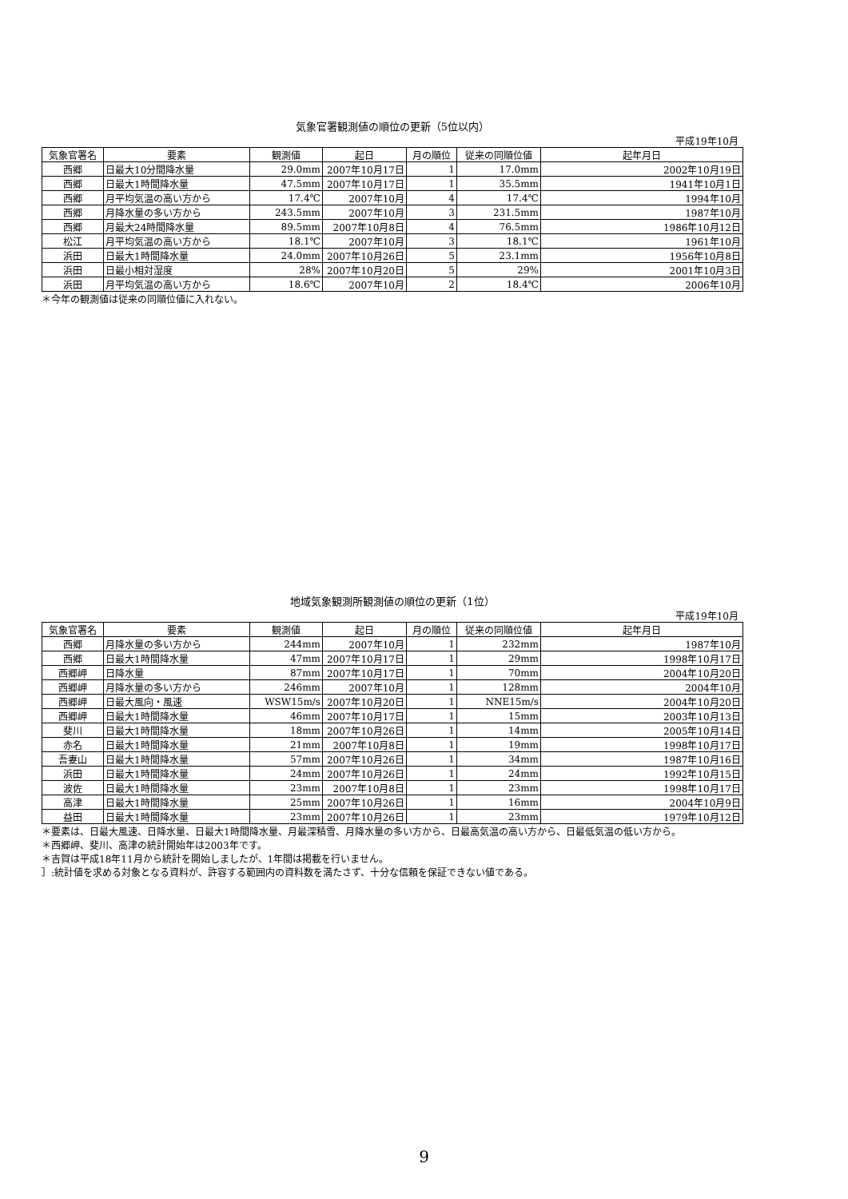気象官署観測値の順位の更新（5位以内）
平成19年10月
| 気象官署名 | 要素 | 観測値 | 起日 | 月の順位 | 従来の同順位値 | 起年月日 |
| --- | --- | --- | --- | --- | --- | --- |
| 西郷 | 日最大10分間降水量 | 29.0mm | 2007年10月17日 | 1 | 17.0mm | 2002年10月19日 |
| 西郷 | 日最大1時間降水量 | 47.5mm | 2007年10月17日 | 1 | 35.5mm | 1941年10月1日 |
| 西郷 | 月平均気温の高い方から | 17.4℃ | 2007年10月 | 4 | 17.4℃ | 1994年10月 |
| 西郷 | 月降水量の多い方から | 243.5mm | 2007年10月 | 3 | 231.5mm | 1987年10月 |
| 西郷 | 月最大24時間降水量 | 89.5mm | 2007年10月8日 | 4 | 76.5mm | 1986年10月12日 |
| 松江 | 月平均気温の高い方から | 18.1℃ | 2007年10月 | 3 | 18.1℃ | 1961年10月 |
| 浜田 | 日最大1時間降水量 | 24.0mm | 2007年10月26日 | 5 | 23.1mm | 1956年10月8日 |
| 浜田 | 日最小相対湿度 | 28% | 2007年10月20日 | 5 | 29% | 2001年10月3日 |
| 浜田 | 月平均気温の高い方から | 18.6℃ | 2007年10月 | 2 | 18.4℃ | 2006年10月 |
＊今年の観測値は従来の同順位値に入れない。
地域気象観測所観測値の順位の更新（1位）
平成19年10月
| 気象官署名 | 要素 | 観測値 | 起日 | 月の順位 | 従来の同順位値 | 起年月日 |
| --- | --- | --- | --- | --- | --- | --- |
| 西郷 | 月降水量の多い方から | 244mm | 2007年10月 | 1 | 232mm | 1987年10月 |
| 西郷 | 日最大1時間降水量 | 47mm | 2007年10月17日 | 1 | 29mm | 1998年10月17日 |
| 西郷岬 | 日降水量 | 87mm | 2007年10月17日 | 1 | 70mm | 2004年10月20日 |
| 西郷岬 | 月降水量の多い方から | 246mm | 2007年10月 | 1 | 128mm | 2004年10月 |
| 西郷岬 | 日最大風向・風速 | WSW15m/s | 2007年10月20日 | 1 | NNE15m/s | 2004年10月20日 |
| 西郷岬 | 日最大1時間降水量 | 46mm | 2007年10月17日 | 1 | 15mm | 2003年10月13日 |
| 斐川 | 日最大1時間降水量 | 18mm | 2007年10月26日 | 1 | 14mm | 2005年10月14日 |
| 赤名 | 日最大1時間降水量 | 21mm | 2007年10月8日 | 1 | 19mm | 1998年10月17日 |
| 吾妻山 | 日最大1時間降水量 | 57mm | 2007年10月26日 | 1 | 34mm | 1987年10月16日 |
| 浜田 | 日最大1時間降水量 | 24mm | 2007年10月26日 | 1 | 24mm | 1992年10月15日 |
| 波佐 | 日最大1時間降水量 | 23mm | 2007年10月8日 | 1 | 23mm | 1998年10月17日 |
| 高津 | 日最大1時間降水量 | 25mm | 2007年10月26日 | 1 | 16mm | 2004年10月9日 |
| 益田 | 日最大1時間降水量 | 23mm | 2007年10月26日 | 1 | 23mm | 1979年10月12日 |
＊要素は、日最大風速、日降水量、日最大1時間降水量、月最深積雪、月降水量の多い方から、日最高気温の高い方から、日最低気温の低い方から。
＊西郷岬、斐川、高津の統計開始年は2003年です。
＊吉賀は平成18年11月から統計を開始しましたが、1年間は掲載を行いません。
］:統計値を求める対象となる資料が、許容する範囲内の資料数を満たさず、十分な信頼を保証できない値である。
9